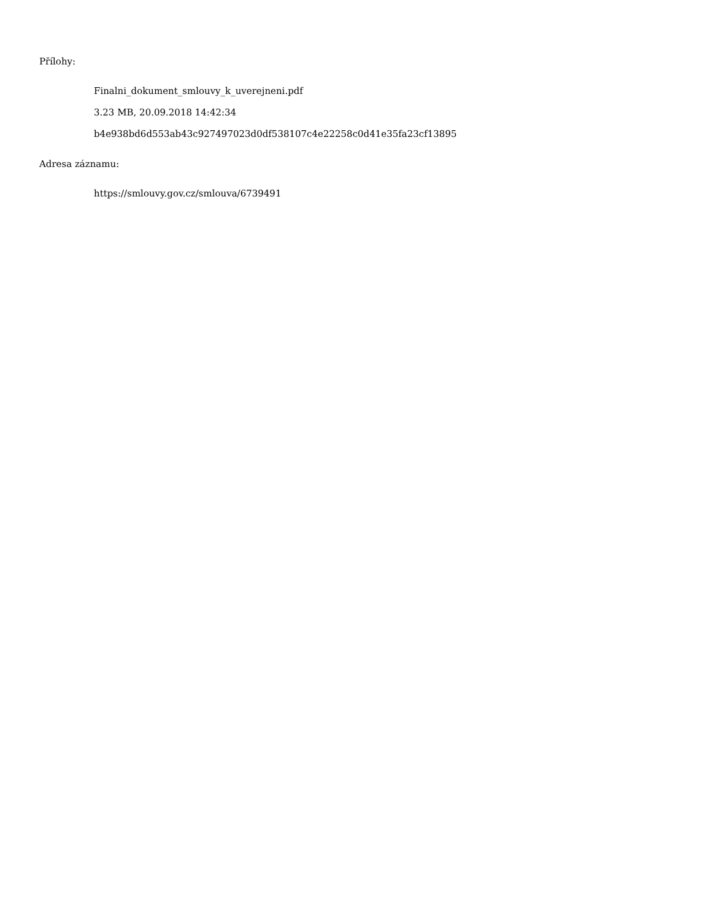Přílohy:
Finalni_dokument_smlouvy_k_uverejneni.pdf
3.23 MB, 20.09.2018 14:42:34
b4e938bd6d553ab43c927497023d0df538107c4e22258c0d41e35fa23cf13895
Adresa záznamu:
https://smlouvy.gov.cz/smlouva/6739491